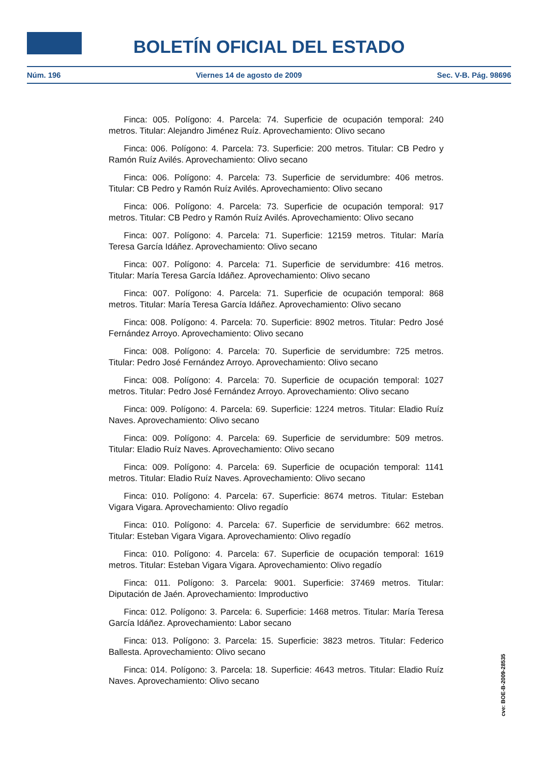BOLETÍN OFICIAL DEL ESTADO
Núm. 196 Viernes 14 de agosto de 2009 Sec. V-B. Pág. 98696
Finca: 005. Polígono: 4. Parcela: 74. Superficie de ocupación temporal: 240 metros. Titular: Alejandro Jiménez Ruíz. Aprovechamiento: Olivo secano
Finca: 006. Polígono: 4. Parcela: 73. Superficie: 200 metros. Titular: CB Pedro y Ramón Ruíz Avilés. Aprovechamiento: Olivo secano
Finca: 006. Polígono: 4. Parcela: 73. Superficie de servidumbre: 406 metros. Titular: CB Pedro y Ramón Ruíz Avilés. Aprovechamiento: Olivo secano
Finca: 006. Polígono: 4. Parcela: 73. Superficie de ocupación temporal: 917 metros. Titular: CB Pedro y Ramón Ruíz Avilés. Aprovechamiento: Olivo secano
Finca: 007. Polígono: 4. Parcela: 71. Superficie: 12159 metros. Titular: María Teresa García Idáñez. Aprovechamiento: Olivo secano
Finca: 007. Polígono: 4. Parcela: 71. Superficie de servidumbre: 416 metros. Titular: María Teresa García Idáñez. Aprovechamiento: Olivo secano
Finca: 007. Polígono: 4. Parcela: 71. Superficie de ocupación temporal: 868 metros. Titular: María Teresa García Idáñez. Aprovechamiento: Olivo secano
Finca: 008. Polígono: 4. Parcela: 70. Superficie: 8902 metros. Titular: Pedro José Fernández Arroyo. Aprovechamiento: Olivo secano
Finca: 008. Polígono: 4. Parcela: 70. Superficie de servidumbre: 725 metros. Titular: Pedro José Fernández Arroyo. Aprovechamiento: Olivo secano
Finca: 008. Polígono: 4. Parcela: 70. Superficie de ocupación temporal: 1027 metros. Titular: Pedro José Fernández Arroyo. Aprovechamiento: Olivo secano
Finca: 009. Polígono: 4. Parcela: 69. Superficie: 1224 metros. Titular: Eladio Ruíz Naves. Aprovechamiento: Olivo secano
Finca: 009. Polígono: 4. Parcela: 69. Superficie de servidumbre: 509 metros. Titular: Eladio Ruíz Naves. Aprovechamiento: Olivo secano
Finca: 009. Polígono: 4. Parcela: 69. Superficie de ocupación temporal: 1141 metros. Titular: Eladio Ruíz Naves. Aprovechamiento: Olivo secano
Finca: 010. Polígono: 4. Parcela: 67. Superficie: 8674 metros. Titular: Esteban Vigara Vigara. Aprovechamiento: Olivo regadío
Finca: 010. Polígono: 4. Parcela: 67. Superficie de servidumbre: 662 metros. Titular: Esteban Vigara Vigara. Aprovechamiento: Olivo regadío
Finca: 010. Polígono: 4. Parcela: 67. Superficie de ocupación temporal: 1619 metros. Titular: Esteban Vigara Vigara. Aprovechamiento: Olivo regadío
Finca: 011. Polígono: 3. Parcela: 9001. Superficie: 37469 metros. Titular: Diputación de Jaén. Aprovechamiento: Improductivo
Finca: 012. Polígono: 3. Parcela: 6. Superficie: 1468 metros. Titular: María Teresa García Idáñez. Aprovechamiento: Labor secano
Finca: 013. Polígono: 3. Parcela: 15. Superficie: 3823 metros. Titular: Federico Ballesta. Aprovechamiento: Olivo secano
Finca: 014. Polígono: 3. Parcela: 18. Superficie: 4643 metros. Titular: Eladio Ruíz Naves. Aprovechamiento: Olivo secano
cve: BOE-B-2009-28535